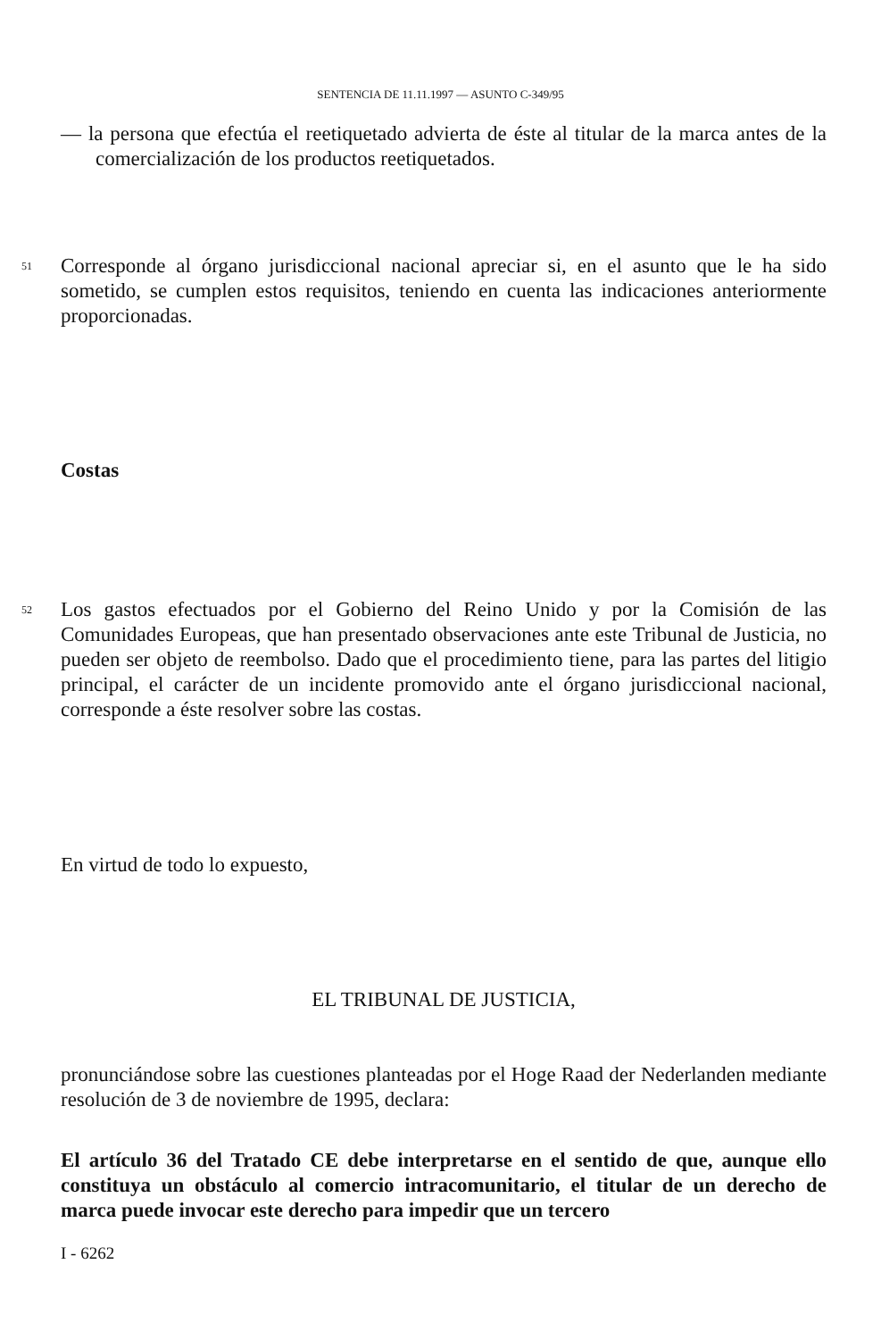SENTENCIA DE 11.11.1997 — ASUNTO C-349/95
— la persona que efectúa el reetiquetado advierta de éste al titular de la marca antes de la comercialización de los productos reetiquetados.
51
Corresponde al órgano jurisdiccional nacional apreciar si, en el asunto que le ha sido sometido, se cumplen estos requisitos, teniendo en cuenta las indicaciones anteriormente proporcionadas.
Costas
52
Los gastos efectuados por el Gobierno del Reino Unido y por la Comisión de las Comunidades Europeas, que han presentado observaciones ante este Tribunal de Justicia, no pueden ser objeto de reembolso. Dado que el procedimiento tiene, para las partes del litigio principal, el carácter de un incidente promovido ante el órgano jurisdiccional nacional, corresponde a éste resolver sobre las costas.
En virtud de todo lo expuesto,
EL TRIBUNAL DE JUSTICIA,
pronunciándose sobre las cuestiones planteadas por el Hoge Raad der Nederlanden mediante resolución de 3 de noviembre de 1995, declara:
El artículo 36 del Tratado CE debe interpretarse en el sentido de que, aunque ello constituya un obstáculo al comercio intracomunitario, el titular de un derecho de marca puede invocar este derecho para impedir que un tercero
I - 6262